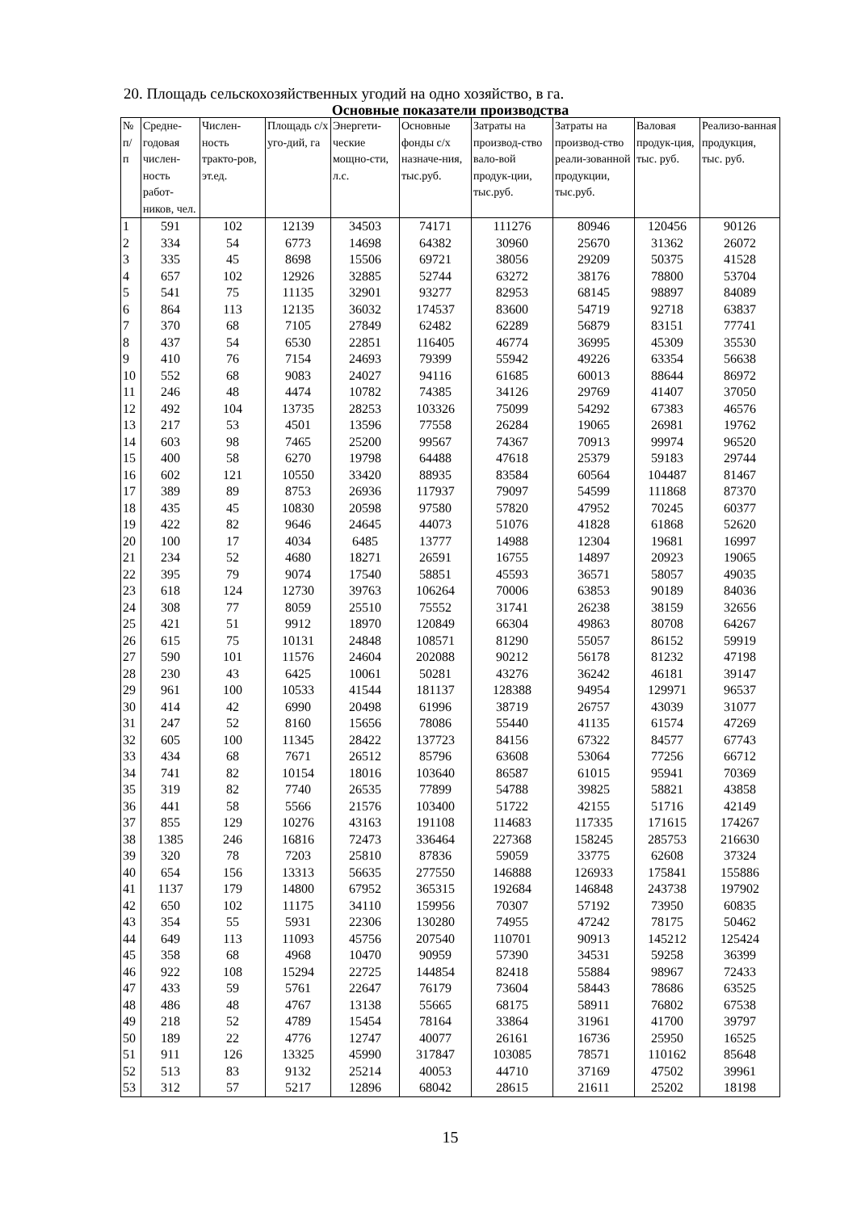20. Площадь сельскохозяйственных угодий на одно хозяйство, в га.
Основные показатели производства
| № п/ п | Средне-годовая числен-ность работ-ников, чел. | Числен-ность тракто-ров, эт.ед. | Площадь с/х уго-дий, га | Энергети-ческие мощно-сти, л.с. | Основные фонды с/х назначе-ния, тыс.руб. | Затраты на производ-ство вало-вой продук-ции, тыс.руб. | Затраты на производ-ство реали-зованной продукции, тыс.руб. | Валовая продук-ция, тыс. руб. | Реализо-ванная продукция, тыс. руб. |
| --- | --- | --- | --- | --- | --- | --- | --- | --- | --- |
| 1 | 591 | 102 | 12139 | 34503 | 74171 | 111276 | 80946 | 120456 | 90126 |
| 2 | 334 | 54 | 6773 | 14698 | 64382 | 30960 | 25670 | 31362 | 26072 |
| 3 | 335 | 45 | 8698 | 15506 | 69721 | 38056 | 29209 | 50375 | 41528 |
| 4 | 657 | 102 | 12926 | 32885 | 52744 | 63272 | 38176 | 78800 | 53704 |
| 5 | 541 | 75 | 11135 | 32901 | 93277 | 82953 | 68145 | 98897 | 84089 |
| 6 | 864 | 113 | 12135 | 36032 | 174537 | 83600 | 54719 | 92718 | 63837 |
| 7 | 370 | 68 | 7105 | 27849 | 62482 | 62289 | 56879 | 83151 | 77741 |
| 8 | 437 | 54 | 6530 | 22851 | 116405 | 46774 | 36995 | 45309 | 35530 |
| 9 | 410 | 76 | 7154 | 24693 | 79399 | 55942 | 49226 | 63354 | 56638 |
| 10 | 552 | 68 | 9083 | 24027 | 94116 | 61685 | 60013 | 88644 | 86972 |
| 11 | 246 | 48 | 4474 | 10782 | 74385 | 34126 | 29769 | 41407 | 37050 |
| 12 | 492 | 104 | 13735 | 28253 | 103326 | 75099 | 54292 | 67383 | 46576 |
| 13 | 217 | 53 | 4501 | 13596 | 77558 | 26284 | 19065 | 26981 | 19762 |
| 14 | 603 | 98 | 7465 | 25200 | 99567 | 74367 | 70913 | 99974 | 96520 |
| 15 | 400 | 58 | 6270 | 19798 | 64488 | 47618 | 25379 | 59183 | 29744 |
| 16 | 602 | 121 | 10550 | 33420 | 88935 | 83584 | 60564 | 104487 | 81467 |
| 17 | 389 | 89 | 8753 | 26936 | 117937 | 79097 | 54599 | 111868 | 87370 |
| 18 | 435 | 45 | 10830 | 20598 | 97580 | 57820 | 47952 | 70245 | 60377 |
| 19 | 422 | 82 | 9646 | 24645 | 44073 | 51076 | 41828 | 61868 | 52620 |
| 20 | 100 | 17 | 4034 | 6485 | 13777 | 14988 | 12304 | 19681 | 16997 |
| 21 | 234 | 52 | 4680 | 18271 | 26591 | 16755 | 14897 | 20923 | 19065 |
| 22 | 395 | 79 | 9074 | 17540 | 58851 | 45593 | 36571 | 58057 | 49035 |
| 23 | 618 | 124 | 12730 | 39763 | 106264 | 70006 | 63853 | 90189 | 84036 |
| 24 | 308 | 77 | 8059 | 25510 | 75552 | 31741 | 26238 | 38159 | 32656 |
| 25 | 421 | 51 | 9912 | 18970 | 120849 | 66304 | 49863 | 80708 | 64267 |
| 26 | 615 | 75 | 10131 | 24848 | 108571 | 81290 | 55057 | 86152 | 59919 |
| 27 | 590 | 101 | 11576 | 24604 | 202088 | 90212 | 56178 | 81232 | 47198 |
| 28 | 230 | 43 | 6425 | 10061 | 50281 | 43276 | 36242 | 46181 | 39147 |
| 29 | 961 | 100 | 10533 | 41544 | 181137 | 128388 | 94954 | 129971 | 96537 |
| 30 | 414 | 42 | 6990 | 20498 | 61996 | 38719 | 26757 | 43039 | 31077 |
| 31 | 247 | 52 | 8160 | 15656 | 78086 | 55440 | 41135 | 61574 | 47269 |
| 32 | 605 | 100 | 11345 | 28422 | 137723 | 84156 | 67322 | 84577 | 67743 |
| 33 | 434 | 68 | 7671 | 26512 | 85796 | 63608 | 53064 | 77256 | 66712 |
| 34 | 741 | 82 | 10154 | 18016 | 103640 | 86587 | 61015 | 95941 | 70369 |
| 35 | 319 | 82 | 7740 | 26535 | 77899 | 54788 | 39825 | 58821 | 43858 |
| 36 | 441 | 58 | 5566 | 21576 | 103400 | 51722 | 42155 | 51716 | 42149 |
| 37 | 855 | 129 | 10276 | 43163 | 191108 | 114683 | 117335 | 171615 | 174267 |
| 38 | 1385 | 246 | 16816 | 72473 | 336464 | 227368 | 158245 | 285753 | 216630 |
| 39 | 320 | 78 | 7203 | 25810 | 87836 | 59059 | 33775 | 62608 | 37324 |
| 40 | 654 | 156 | 13313 | 56635 | 277550 | 146888 | 126933 | 175841 | 155886 |
| 41 | 1137 | 179 | 14800 | 67952 | 365315 | 192684 | 146848 | 243738 | 197902 |
| 42 | 650 | 102 | 11175 | 34110 | 159956 | 70307 | 57192 | 73950 | 60835 |
| 43 | 354 | 55 | 5931 | 22306 | 130280 | 74955 | 47242 | 78175 | 50462 |
| 44 | 649 | 113 | 11093 | 45756 | 207540 | 110701 | 90913 | 145212 | 125424 |
| 45 | 358 | 68 | 4968 | 10470 | 90959 | 57390 | 34531 | 59258 | 36399 |
| 46 | 922 | 108 | 15294 | 22725 | 144854 | 82418 | 55884 | 98967 | 72433 |
| 47 | 433 | 59 | 5761 | 22647 | 76179 | 73604 | 58443 | 78686 | 63525 |
| 48 | 486 | 48 | 4767 | 13138 | 55665 | 68175 | 58911 | 76802 | 67538 |
| 49 | 218 | 52 | 4789 | 15454 | 78164 | 33864 | 31961 | 41700 | 39797 |
| 50 | 189 | 22 | 4776 | 12747 | 40077 | 26161 | 16736 | 25950 | 16525 |
| 51 | 911 | 126 | 13325 | 45990 | 317847 | 103085 | 78571 | 110162 | 85648 |
| 52 | 513 | 83 | 9132 | 25214 | 40053 | 44710 | 37169 | 47502 | 39961 |
| 53 | 312 | 57 | 5217 | 12896 | 68042 | 28615 | 21611 | 25202 | 18198 |
15